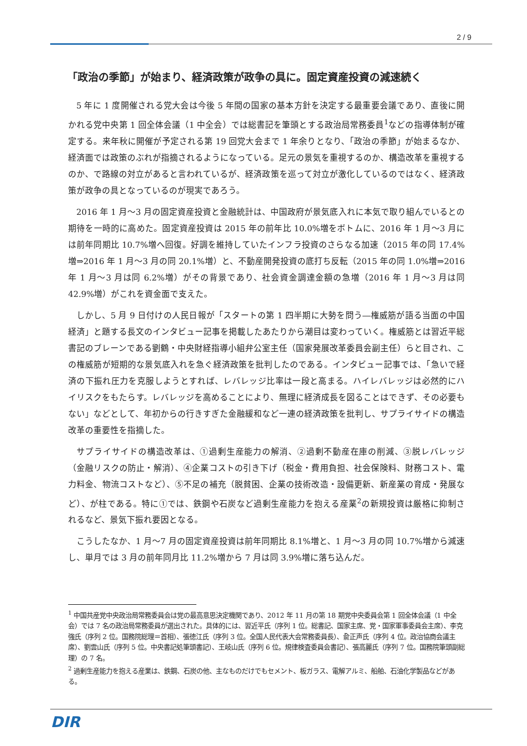2 / 9
「政治の季節」が始まり、経済政策が政争の具に。固定資産投資の減速続く
5 年に 1 度開催される党大会は今後 5 年間の国家の基本方針を決定する最重要会議であり、直後に開かれる党中央第 1 回全体会議（1 中全会）では総書記を筆頭とする政治局常務委員<sup>1</sup>などの指導体制が確定する。来年秋に開催が予定される第 19 回党大会まで 1 年余りとなり、「政治の季節」が始まるなか、経済面では政策のぶれが指摘されるようになっている。足元の景気を重視するのか、構造改革を重視するのか、で路線の対立があると言われているが、経済政策を巡って対立が激化しているのではなく、経済政策が政争の具となっているのが現実であろう。
2016 年 1 月～3 月の固定資産投資と金融統計は、中国政府が景気底入れに本気で取り組んでいるとの期待を一時的に高めた。固定資産投資は 2015 年の前年比 10.0%増をボトムに、2016 年 1 月～3 月には前年同期比 10.7%増へ回復。好調を維持していたインフラ投資のさらなる加速（2015 年の同 17.4%増⇒2016 年 1 月～3 月の同 20.1%増）と、不動産開発投資の底打ち反転（2015 年の同 1.0%増⇒2016 年 1 月～3 月は同 6.2%増）がその背景であり、社会資金調達金額の急増（2016 年 1 月～3 月は同 42.9%増）がこれを資金面で支えた。
しかし、5 月 9 日付けの人民日報が「スタートの第 1 四半期に大勢を問う―権威筋が語る当面の中国経済」と題する長文のインタビュー記事を掲載したあたりから潮目は変わっていく。権威筋とは習近平総書記のブレーンである劉鶴・中央財経指導小組弁公室主任（国家発展改革委員会副主任）らと目され、この権威筋が短期的な景気底入れを急ぐ経済政策を批判したのである。インタビュー記事では、「急いで経済の下振れ圧力を克服しようとすれば、レバレッジ比率は一段と高まる。ハイレバレッジは必然的にハイリスクをもたらす。レバレッジを高めることにより、無理に経済成長を図ることはできず、その必要もない」などとして、年初からの行きすぎた金融緩和など一連の経済政策を批判し、サプライサイドの構造改革の重要性を指摘した。
サプライサイドの構造改革は、①過剰生産能力の解消、②過剰不動産在庫の削減、③脱レバレッジ（金融リスクの防止・解消）、④企業コストの引き下げ（税金・費用負担、社会保険料、財務コスト、電力料金、物流コストなど）、⑤不足の補充（脱貧困、企業の技術改造・設備更新、新産業の育成・発展など）、が柱である。特に①では、鉄鋼や石炭など過剰生産能力を抱える産業<sup>2</sup>の新規投資は厳格に抑制されるなど、景気下振れ要因となる。
こうしたなか、1 月～7 月の固定資産投資は前年同期比 8.1%増と、1 月～3 月の同 10.7%増から減速し、単月では 3 月の前年同月比 11.2%増から 7 月は同 3.9%増に落ち込んだ。
<sup>1</sup> 中国共産党中央政治局常務委員会は党の最高意思決定機関であり、2012 年 11 月の第 18 期党中央委員会第 1 回全体会議（1 中全会）では 7 名の政治局常務委員が選出された。具体的には、習近平氏（序列 1 位。総書記、国家主席、党・国家軍事委員会主席）、李克強氏（序列 2 位。国務院総理＝首相）、張徳江氏（序列 3 位。全国人民代表大会常務委員長）、兪正声氏（序列 4 位。政治協商会議主席）、劉雲山氏（序列 5 位。中央書記処筆頭書記）、王岐山氏（序列 6 位。規律検査委員会書記）、張高麗氏（序列 7 位。国務院筆頭副総理）の 7 名。
<sup>2</sup> 過剰生産能力を抱える産業は、鉄鋼、石炭の他、主なものだけでもセメント、板ガラス、電解アルミ、船舶、石油化学製品などがある。
DIR